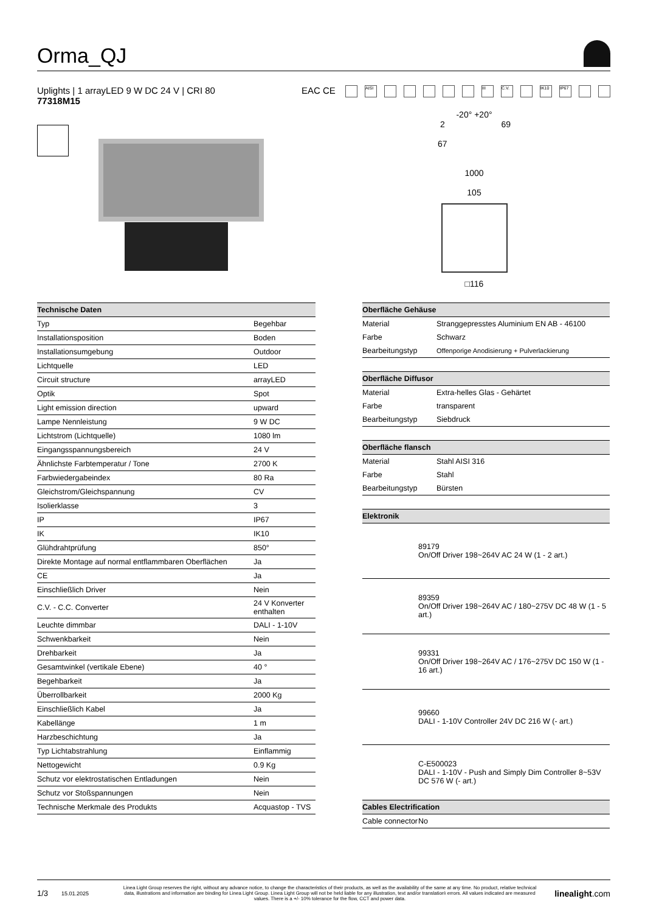Orma_QJ
Uplights | 1 arrayLED 9 W DC 24 V | CRI 80
77318M15
EAC CE AISI III C.V. IK10 IP67
-20° +20°
2
67 69
1000
105
□116
| Technische Daten | |
| --- | --- |
| Typ | Begehbar |
| Installationsposition | Boden |
| Installationsumgebung | Outdoor |
| Lichtquelle | LED |
| Circuit structure | arrayLED |
| Optik | Spot |
| Light emission direction | upward |
| Lampe Nennleistung | 9 W DC |
| Lichtstrom (Lichtquelle) | 1080 lm |
| Eingangsspannungsbereich | 24 V |
| Ähnlichste Farbtemperatur / Tone | 2700 K |
| Farbwiedergabeindex | 80 Ra |
| Gleichstrom/Gleichspannung | CV |
| Isolierklasse | 3 |
| IP | IP67 |
| IK | IK10 |
| Glühdrahtprüfung | 850° |
| Direkte Montage auf normal entflammbaren Oberflächen | Ja |
| CE | Ja |
| Einschließlich Driver | Nein |
| C.V. - C.C. Converter | 24 V Konverter enthalten |
| Leuchte dimmbar | DALI - 1-10V |
| Schwenkbarkeit | Nein |
| Drehbarkeit | Ja |
| Gesamtwinkel (vertikale Ebene) | 40 ° |
| Begehbarkeit | Ja |
| Überrollbarkeit | 2000 Kg |
| Einschließlich Kabel | Ja |
| Kabellänge | 1 m |
| Harzbeschichtung | Ja |
| Typ Lichtabstrahlung | Einflammig |
| Nettogewicht | 0.9 Kg |
| Schutz vor elektrostatischen Entladungen | Nein |
| Schutz vor Stoßspannungen | Nein |
| Technische Merkmale des Produkts | Acquastop - TVS |
| Oberfläche Gehäuse | |
| --- | --- |
| Material | Stranggepresstes Aluminium EN AB - 46100 |
| Farbe | Schwarz |
| Bearbeitungstyp | Offenporige Anodisierung + Pulverlackierung |
| Oberfläche Diffusor | |
| --- | --- |
| Material | Extra-helles Glas - Gehärtet |
| Farbe | transparent |
| Bearbeitungstyp | Siebdruck |
| Oberfläche flansch | |
| --- | --- |
| Material | Stahl AISI 316 |
| Farbe | Stahl |
| Bearbeitungstyp | Bürsten |
| Elektronik | |
| --- | --- |
| | 89179 On/Off Driver 198~264V AC 24 W (1 - 2 art.) |
| | 89359 On/Off Driver 198~264V AC / 180~275V DC 48 W (1 - 5 art.) |
| | 99331 On/Off Driver 198~264V AC / 176~275V DC 150 W (1 - 16 art.) |
| | 99660 DALI - 1-10V Controller 24V DC 216 W (- art.) |
| | C-E500023 DALI - 1-10V - Push and Simply Dim Controller 8~53V DC 576 W (- art.) |
| Cables Electrification | |
| Cable connector | No |
1/3 15.01.2025 Linea Light Group reserves the right, without any advance notice, to change the characteristics of their products, as well as the availability of the same at any time. No product, relative technical data, illustrations and information are binding for Linea Light Group. Linea Light Group will not be held liable for any illustration, text and/or translation\ errors. All values indicated are measured values. There is a +/- 10% tolerance for the flow, CCT and power data. linealight.com